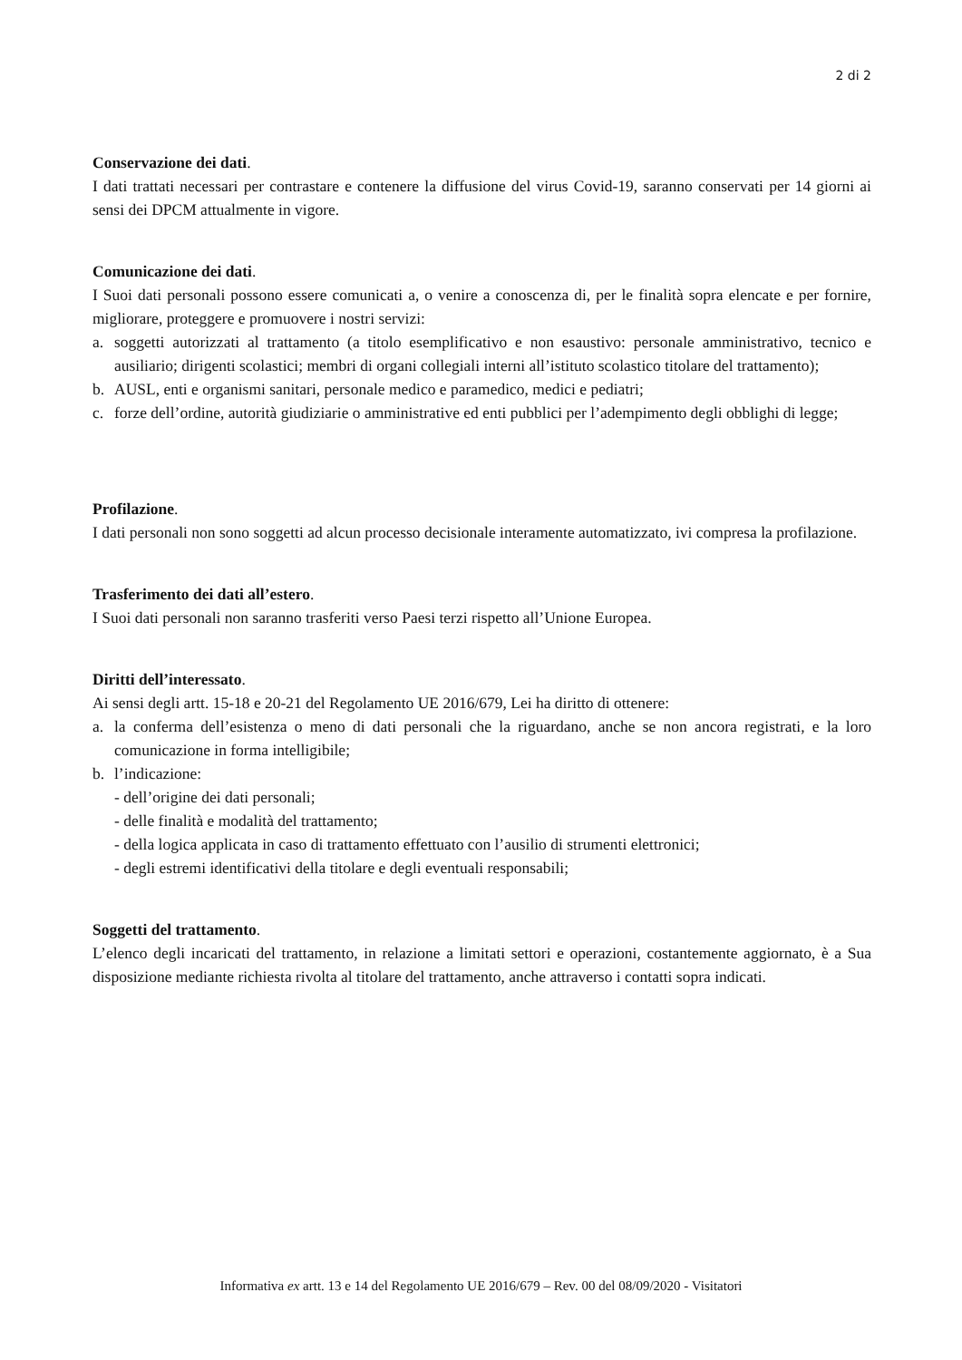2 di 2
Conservazione dei dati.
I dati trattati necessari per contrastare e contenere la diffusione del virus Covid-19, saranno conservati per 14 giorni ai sensi dei DPCM attualmente in vigore.
Comunicazione dei dati.
I Suoi dati personali possono essere comunicati a, o venire a conoscenza di, per le finalità sopra elencate e per fornire, migliorare, proteggere e promuovere i nostri servizi:
a. soggetti autorizzati al trattamento (a titolo esemplificativo e non esaustivo: personale amministrativo, tecnico e ausiliario; dirigenti scolastici; membri di organi collegiali interni all’istituto scolastico titolare del trattamento);
b. AUSL, enti e organismi sanitari, personale medico e paramedico, medici e pediatri;
c. forze dell’ordine, autorità giudiziarie o amministrative ed enti pubblici per l’adempimento degli obblighi di legge;
Profilazione.
I dati personali non sono soggetti ad alcun processo decisionale interamente automatizzato, ivi compresa la profilazione.
Trasferimento dei dati all’estero.
I Suoi dati personali non saranno trasferiti verso Paesi terzi rispetto all’Unione Europea.
Diritti dell’interessato.
Ai sensi degli artt. 15-18 e 20-21 del Regolamento UE 2016/679, Lei ha diritto di ottenere:
a. la conferma dell’esistenza o meno di dati personali che la riguardano, anche se non ancora registrati, e la loro comunicazione in forma intelligibile;
b. l’indicazione:
- dell’origine dei dati personali;
- delle finalità e modalità del trattamento;
- della logica applicata in caso di trattamento effettuato con l’ausilio di strumenti elettronici;
- degli estremi identificativi della titolare e degli eventuali responsabili;
Soggetti del trattamento.
L’elenco degli incaricati del trattamento, in relazione a limitati settori e operazioni, costantemente aggiornato, è a Sua disposizione mediante richiesta rivolta al titolare del trattamento, anche attraverso i contatti sopra indicati.
Informativa ex artt. 13 e 14 del Regolamento UE 2016/679 – Rev. 00 del 08/09/2020 - Visitatori